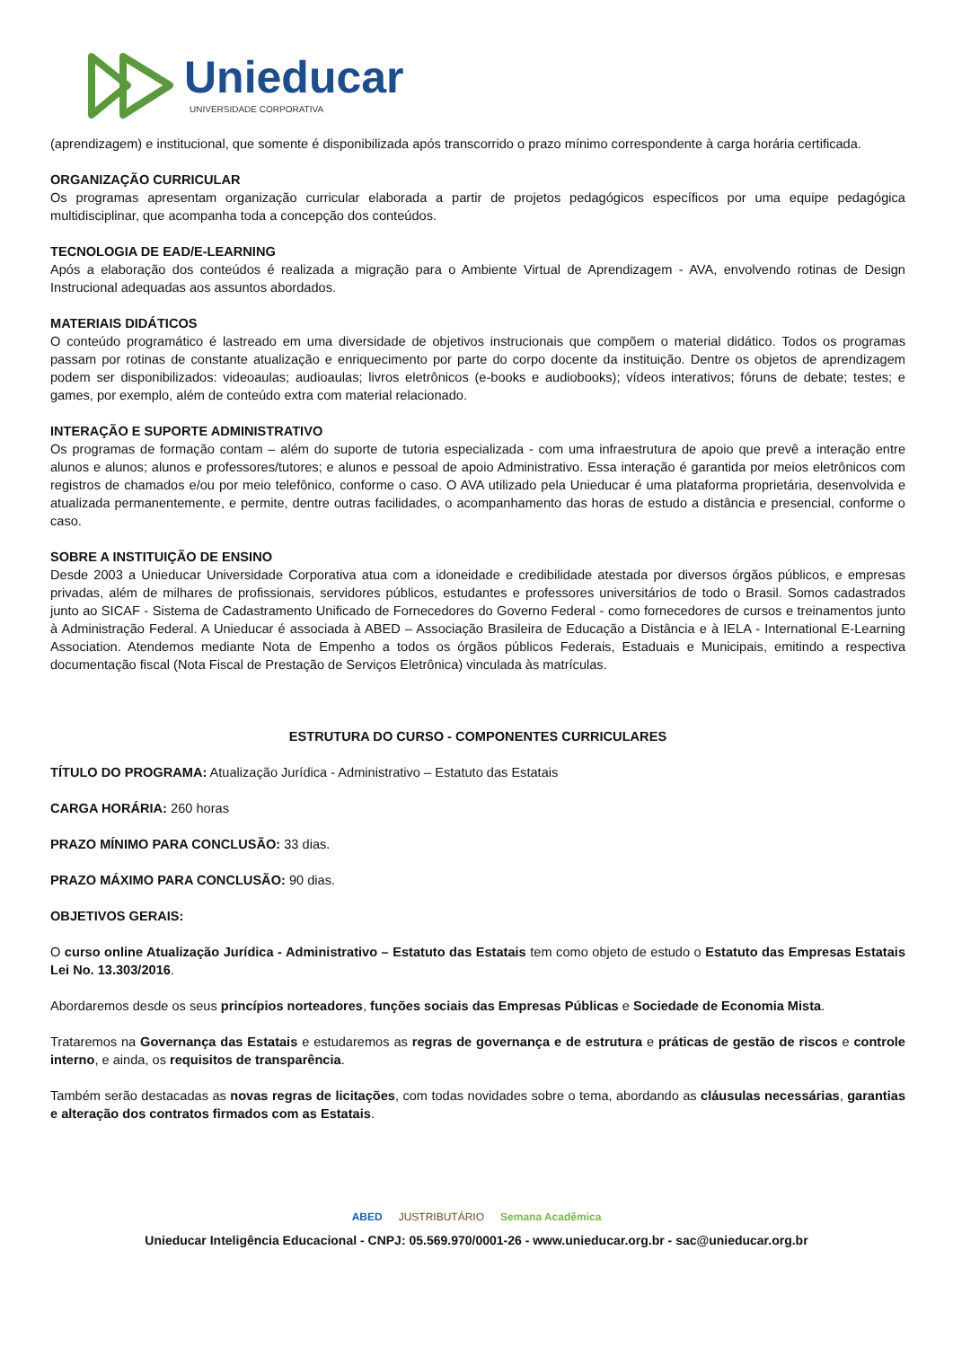Unieducar
UNIVERSIDADE CORPORATIVA
(aprendizagem) e institucional, que somente é disponibilizada após transcorrido o prazo mínimo correspondente à carga horária certificada.
ORGANIZAÇÃO CURRICULAR
Os programas apresentam organização curricular elaborada a partir de projetos pedagógicos específicos por uma equipe pedagógica multidisciplinar, que acompanha toda a concepção dos conteúdos.
TECNOLOGIA DE EAD/E-LEARNING
Após a elaboração dos conteúdos é realizada a migração para o Ambiente Virtual de Aprendizagem - AVA, envolvendo rotinas de Design Instrucional adequadas aos assuntos abordados.
MATERIAIS DIDÁTICOS
O conteúdo programático é lastreado em uma diversidade de objetivos instrucionais que compõem o material didático. Todos os programas passam por rotinas de constante atualização e enriquecimento por parte do corpo docente da instituição. Dentre os objetos de aprendizagem podem ser disponibilizados: videoaulas; audioaulas; livros eletrônicos (e-books e audiobooks); vídeos interativos; fóruns de debate; testes; e games, por exemplo, além de conteúdo extra com material relacionado.
INTERAÇÃO E SUPORTE ADMINISTRATIVO
Os programas de formação contam – além do suporte de tutoria especializada - com uma infraestrutura de apoio que prevê a interação entre alunos e alunos; alunos e professores/tutores; e alunos e pessoal de apoio Administrativo. Essa interação é garantida por meios eletrônicos com registros de chamados e/ou por meio telefônico, conforme o caso. O AVA utilizado pela Unieducar é uma plataforma proprietária, desenvolvida e atualizada permanentemente, e permite, dentre outras facilidades, o acompanhamento das horas de estudo a distância e presencial, conforme o caso.
SOBRE A INSTITUIÇÃO DE ENSINO
Desde 2003 a Unieducar Universidade Corporativa atua com a idoneidade e credibilidade atestada por diversos órgãos públicos, e empresas privadas, além de milhares de profissionais, servidores públicos, estudantes e professores universitários de todo o Brasil. Somos cadastrados junto ao SICAF - Sistema de Cadastramento Unificado de Fornecedores do Governo Federal - como fornecedores de cursos e treinamentos junto à Administração Federal. A Unieducar é associada à ABED – Associação Brasileira de Educação a Distância e à IELA - International E-Learning Association. Atendemos mediante Nota de Empenho a todos os órgãos públicos Federais, Estaduais e Municipais, emitindo a respectiva documentação fiscal (Nota Fiscal de Prestação de Serviços Eletrônica) vinculada às matrículas.
ESTRUTURA DO CURSO - COMPONENTES CURRICULARES
TÍTULO DO PROGRAMA: Atualização Jurídica - Administrativo – Estatuto das Estatais
CARGA HORÁRIA: 260 horas
PRAZO MÍNIMO PARA CONCLUSÃO: 33 dias.
PRAZO MÁXIMO PARA CONCLUSÃO: 90 dias.
OBJETIVOS GERAIS:
O curso online Atualização Jurídica - Administrativo – Estatuto das Estatais tem como objeto de estudo o Estatuto das Empresas Estatais Lei No. 13.303/2016.
Abordaremos desde os seus princípios norteadores, funções sociais das Empresas Públicas e Sociedade de Economia Mista.
Trataremos na Governança das Estatais e estudaremos as regras de governança e de estrutura e práticas de gestão de riscos e controle interno, e ainda, os requisitos de transparência.
Também serão destacadas as novas regras de licitações, com todas novidades sobre o tema, abordando as cláusulas necessárias, garantias e alteração dos contratos firmados com as Estatais.
ABED JUSTRIBUTÁRIO Semana Acadêmica
Unieducar Inteligência Educacional - CNPJ: 05.569.970/0001-26 - www.unieducar.org.br - sac@unieducar.org.br